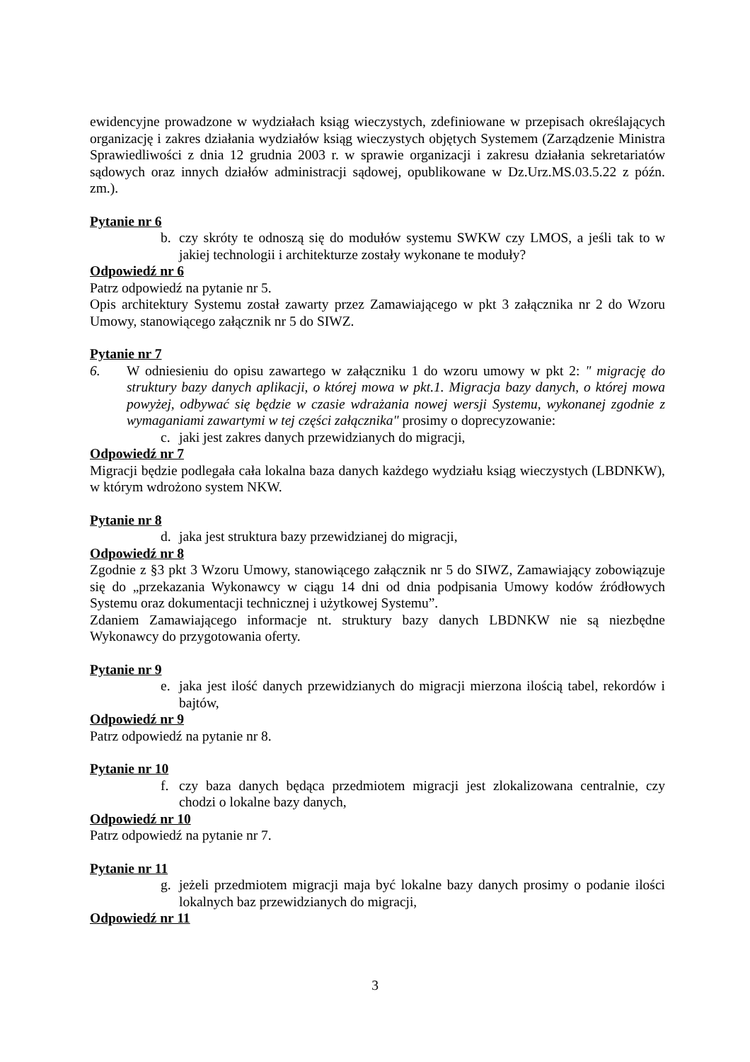ewidencyjne prowadzone w wydziałach ksiąg wieczystych, zdefiniowane w przepisach określających organizację i zakres działania wydziałów ksiąg wieczystych objętych Systemem (Zarządzenie Ministra Sprawiedliwości z dnia 12 grudnia 2003 r. w sprawie organizacji i zakresu działania sekretariatów sądowych oraz innych działów administracji sądowej, opublikowane w Dz.Urz.MS.03.5.22 z późn. zm.).
Pytanie nr 6
b. czy skróty te odnoszą się do modułów systemu SWKW czy LMOS, a jeśli tak to w jakiej technologii i architekturze zostały wykonane te moduły?
Odpowiedź nr 6
Patrz odpowiedź na pytanie nr 5.
Opis architektury Systemu został zawarty przez Zamawiającego w pkt 3 załącznika nr 2 do Wzoru Umowy, stanowiącego załącznik nr 5 do SIWZ.
Pytanie nr 7
6. W odniesieniu do opisu zawartego w załączniku 1 do wzoru umowy w pkt 2: " migrację do struktury bazy danych aplikacji, o której mowa w pkt.1. Migracja bazy danych, o której mowa powyżej, odbywać się będzie w czasie wdrażania nowej wersji Systemu, wykonanej zgodnie z wymaganiami zawartymi w tej części załącznika" prosimy o doprecyzowanie:
c. jaki jest zakres danych przewidzianych do migracji,
Odpowiedź nr 7
Migracji będzie podlegała cała lokalna baza danych każdego wydziału ksiąg wieczystych (LBDNKW), w którym wdrożono system NKW.
Pytanie nr 8
d. jaka jest struktura bazy przewidzianej do migracji,
Odpowiedź nr 8
Zgodnie z §3 pkt 3 Wzoru Umowy, stanowiącego załącznik nr 5 do SIWZ, Zamawiający zobowiązuje się do „przekazania Wykonawcy w ciągu 14 dni od dnia podpisania Umowy kodów źródłowych Systemu oraz dokumentacji technicznej i użytkowej Systemu”.
Zdaniem Zamawiającego informacje nt. struktury bazy danych LBDNKW nie są niezbędne Wykonawcy do przygotowania oferty.
Pytanie nr 9
e. jaka jest ilość danych przewidzianych do migracji mierzona ilością tabel, rekordów i bajtów,
Odpowiedź nr 9
Patrz odpowiedź na pytanie nr 8.
Pytanie nr 10
f. czy baza danych będąca przedmiotem migracji jest zlokalizowana centralnie, czy chodzi o lokalne bazy danych,
Odpowiedź nr 10
Patrz odpowiedź na pytanie nr 7.
Pytanie nr 11
g. jeżeli przedmiotem migracji maja być lokalne bazy danych prosimy o podanie ilości lokalnych baz przewidzianych do migracji,
Odpowiedź nr 11
3